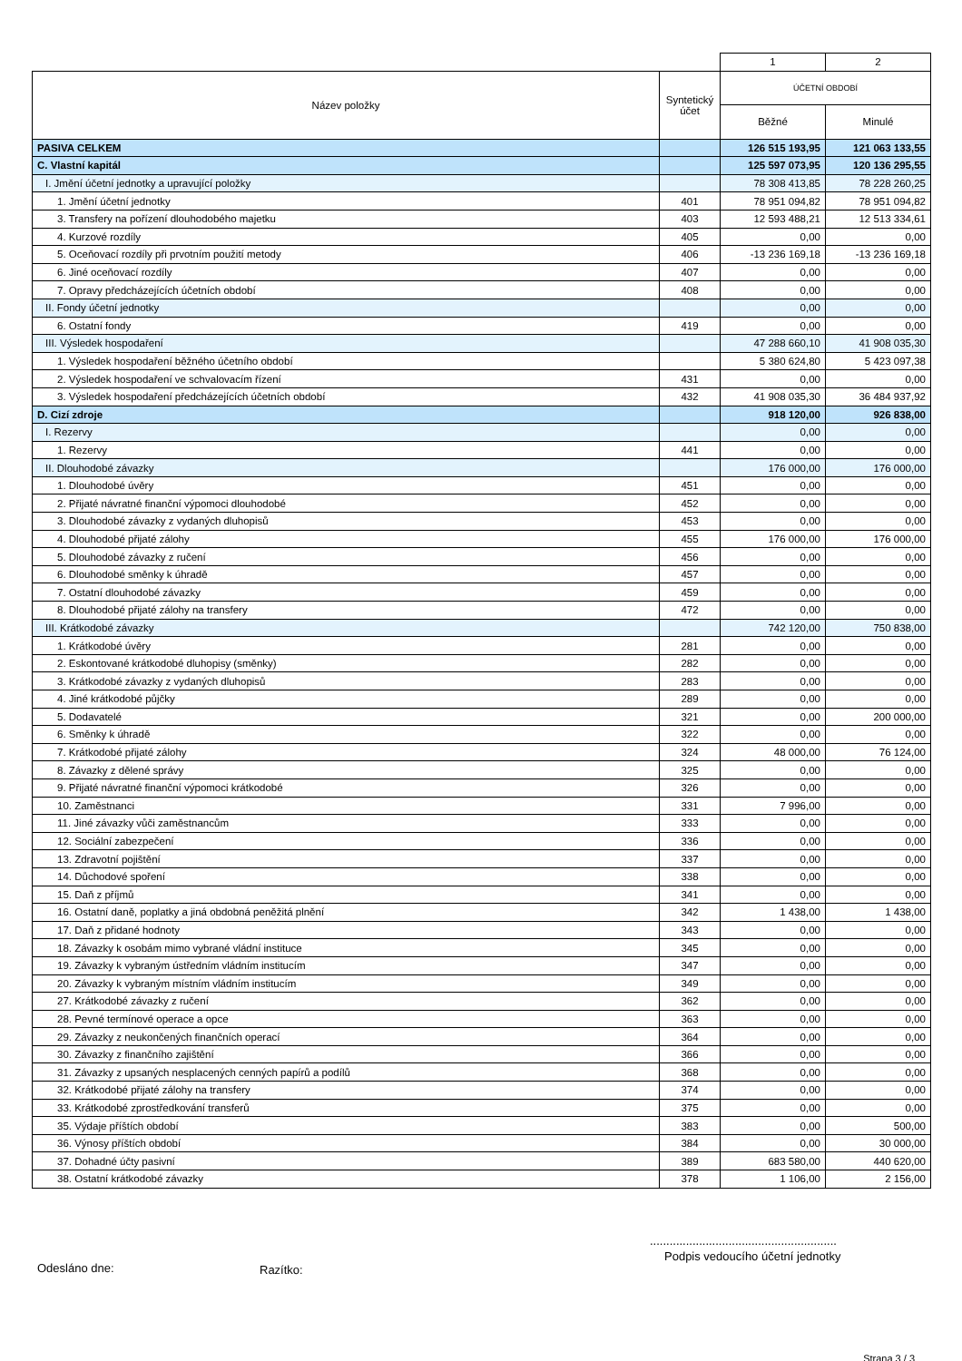| | | 1 | 2 |
| Název položky | Syntetický účet | ÚČETNÍ OBDOBÍ | |
| | | Běžné | Minulé |
| PASIVA CELKEM | | 126 515 193,95 | 121 063 133,55 |
| C. Vlastní kapitál | | 125 597 073,95 | 120 136 295,55 |
| I. Jmění účetní jednotky a upravující položky | | 78 308 413,85 | 78 228 260,25 |
| 1. Jmění účetní jednotky | 401 | 78 951 094,82 | 78 951 094,82 |
| 3. Transfery na pořízení dlouhodobého majetku | 403 | 12 593 488,21 | 12 513 334,61 |
| 4. Kurzové rozdíly | 405 | 0,00 | 0,00 |
| 5. Oceňovací rozdíly při prvotním použití metody | 406 | -13 236 169,18 | -13 236 169,18 |
| 6. Jiné oceňovací rozdíly | 407 | 0,00 | 0,00 |
| 7. Opravy předcházejících účetních období | 408 | 0,00 | 0,00 |
| II. Fondy účetní jednotky | | 0,00 | 0,00 |
| 6. Ostatní fondy | 419 | 0,00 | 0,00 |
| III. Výsledek hospodaření | | 47 288 660,10 | 41 908 035,30 |
| 1. Výsledek hospodaření běžného účetního období | | 5 380 624,80 | 5 423 097,38 |
| 2. Výsledek hospodaření ve schvalovacím řízení | 431 | 0,00 | 0,00 |
| 3. Výsledek hospodaření předcházejících účetních období | 432 | 41 908 035,30 | 36 484 937,92 |
| D. Cizí zdroje | | 918 120,00 | 926 838,00 |
| I. Rezervy | | 0,00 | 0,00 |
| 1. Rezervy | 441 | 0,00 | 0,00 |
| II. Dlouhodobé závazky | | 176 000,00 | 176 000,00 |
| 1. Dlouhodobé úvěry | 451 | 0,00 | 0,00 |
| 2. Přijaté návratné finanční výpomoci dlouhodobé | 452 | 0,00 | 0,00 |
| 3. Dlouhodobé závazky z vydaných dluhopisů | 453 | 0,00 | 0,00 |
| 4. Dlouhodobé přijaté zálohy | 455 | 176 000,00 | 176 000,00 |
| 5. Dlouhodobé závazky z ručení | 456 | 0,00 | 0,00 |
| 6. Dlouhodobé směnky k úhradě | 457 | 0,00 | 0,00 |
| 7. Ostatní dlouhodobé závazky | 459 | 0,00 | 0,00 |
| 8. Dlouhodobé přijaté zálohy na transfery | 472 | 0,00 | 0,00 |
| III. Krátkodobé závazky | | 742 120,00 | 750 838,00 |
| 1. Krátkodobé úvěry | 281 | 0,00 | 0,00 |
| 2. Eskontované krátkodobé dluhopisy (směnky) | 282 | 0,00 | 0,00 |
| 3. Krátkodobé závazky z vydaných dluhopisů | 283 | 0,00 | 0,00 |
| 4. Jiné krátkodobé půjčky | 289 | 0,00 | 0,00 |
| 5. Dodavatelé | 321 | 0,00 | 200 000,00 |
| 6. Směnky k úhradě | 322 | 0,00 | 0,00 |
| 7. Krátkodobé přijaté zálohy | 324 | 48 000,00 | 76 124,00 |
| 8. Závazky z dělené správy | 325 | 0,00 | 0,00 |
| 9. Přijaté návratné finanční výpomoci krátkodobé | 326 | 0,00 | 0,00 |
| 10. Zaměstnanci | 331 | 7 996,00 | 0,00 |
| 11. Jiné závazky vůči zaměstnancům | 333 | 0,00 | 0,00 |
| 12. Sociální zabezpečení | 336 | 0,00 | 0,00 |
| 13. Zdravotní pojištění | 337 | 0,00 | 0,00 |
| 14. Důchodové spoření | 338 | 0,00 | 0,00 |
| 15. Daň z příjmů | 341 | 0,00 | 0,00 |
| 16. Ostatní daně, poplatky a jiná obdobná peněžitá plnění | 342 | 1 438,00 | 1 438,00 |
| 17. Daň z přidané hodnoty | 343 | 0,00 | 0,00 |
| 18. Závazky k osobám mimo vybrané vládní instituce | 345 | 0,00 | 0,00 |
| 19. Závazky k vybraným ústředním vládním institucím | 347 | 0,00 | 0,00 |
| 20. Závazky k vybraným místním vládním institucím | 349 | 0,00 | 0,00 |
| 27. Krátkodobé závazky z ručení | 362 | 0,00 | 0,00 |
| 28. Pevné termínové operace a opce | 363 | 0,00 | 0,00 |
| 29. Závazky z neukončených finančních operací | 364 | 0,00 | 0,00 |
| 30. Závazky z finančního zajištění | 366 | 0,00 | 0,00 |
| 31. Závazky z upsaných nesplacených cenných papírů a podílů | 368 | 0,00 | 0,00 |
| 32. Krátkodobé přijaté zálohy na transfery | 374 | 0,00 | 0,00 |
| 33. Krátkodobé zprostředkování transferů | 375 | 0,00 | 0,00 |
| 35. Výdaje příštích období | 383 | 0,00 | 500,00 |
| 36. Výnosy příštích období | 384 | 0,00 | 30 000,00 |
| 37. Dohadné účty pasivní | 389 | 683 580,00 | 440 620,00 |
| 38. Ostatní krátkodobé závazky | 378 | 1 106,00 | 2 156,00 |
Odesláno dne: Razítko:
.........................................................
Podpis vedoucího účetní jednotky
Strana 3 / 3